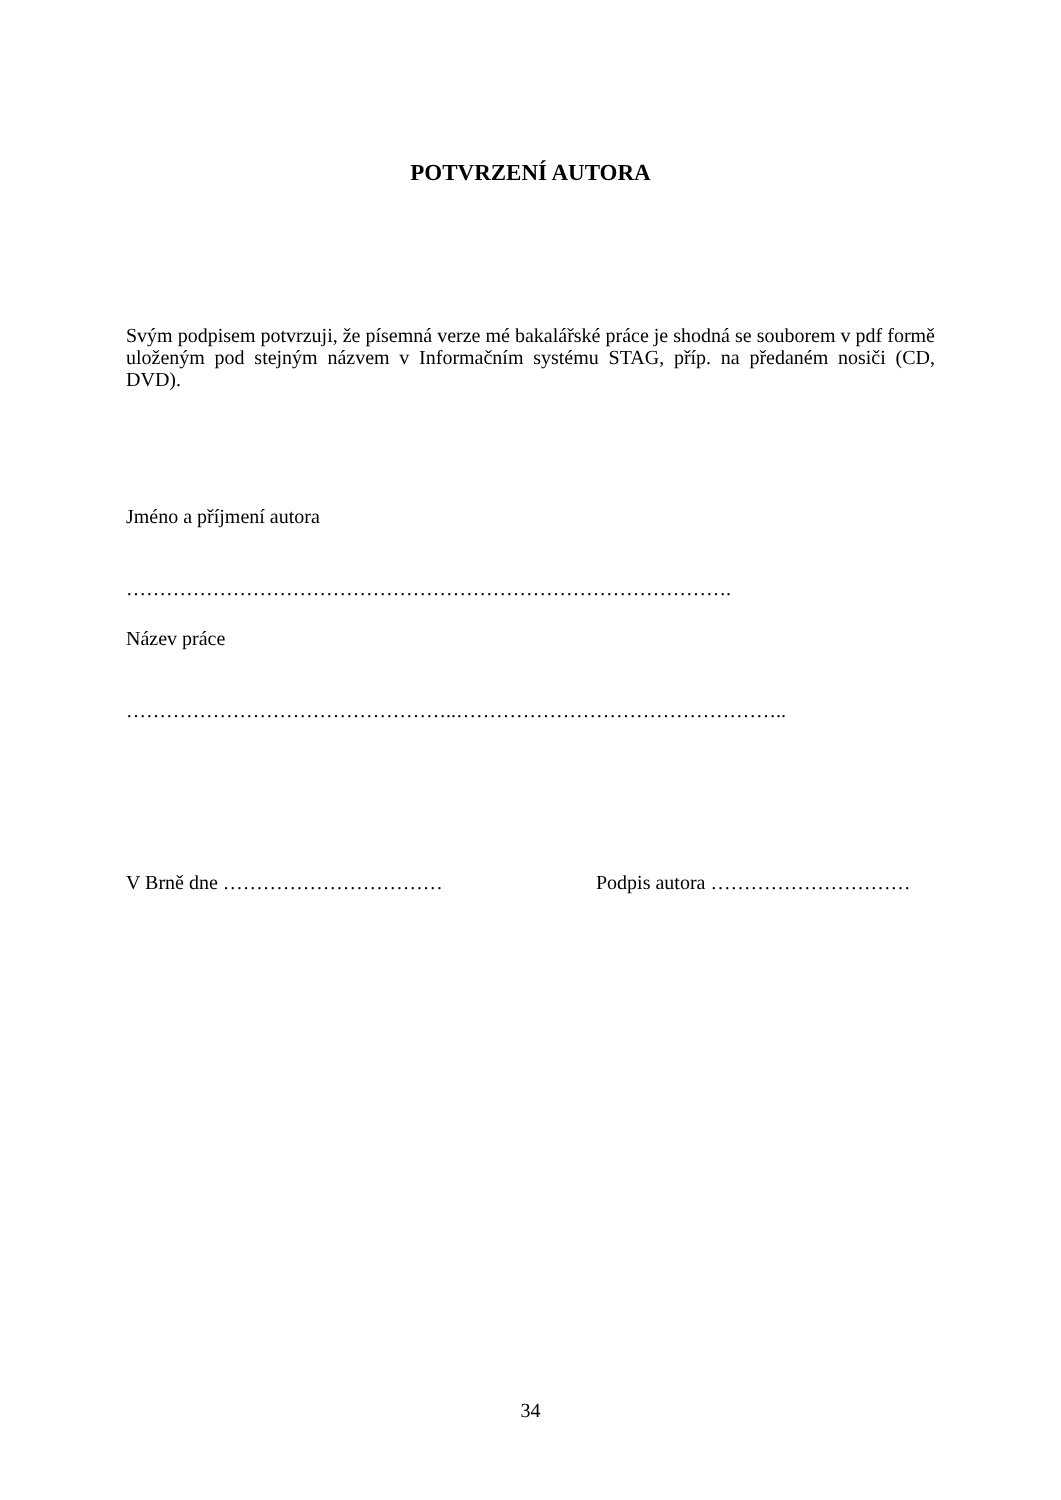POTVRZENÍ AUTORA
Svým podpisem potvrzuji, že písemná verze mé bakalářské práce je shodná se souborem v pdf formě uloženým pod stejným názvem v Informačním systému STAG, příp. na předaném nosiči (CD, DVD).
Jméno a příjmení autora
……………………………………………………………………………….
Název práce
…………………………………………..…………………………………………..
V Brně dne …………………………… Podpis autora …………………………
34